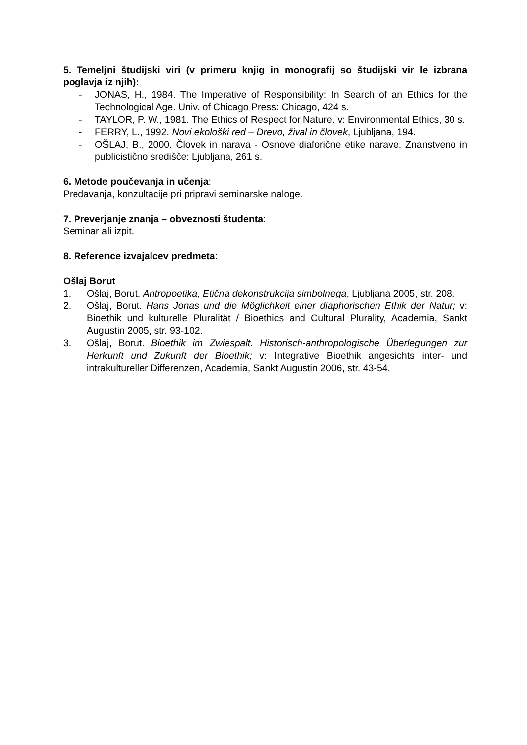5. Temeljni študijski viri (v primeru knjig in monografij so študijski vir le izbrana poglavja iz njih):
- JONAS, H., 1984. The Imperative of Responsibility: In Search of an Ethics for the Technological Age. Univ. of Chicago Press: Chicago, 424 s.
- TAYLOR, P. W., 1981. The Ethics of Respect for Nature. v: Environmental Ethics, 30 s.
- FERRY, L., 1992. Novi ekološki red – Drevo, žival in človek, Ljubljana, 194.
- OŠLAJ, B., 2000. Človek in narava - Osnove diaforične etike narave. Znanstveno in publicistično središče: Ljubljana, 261 s.
6. Metode poučevanja in učenja:
Predavanja, konzultacije pri pripravi seminarske naloge.
7. Preverjanje znanja – obveznosti študenta:
Seminar ali izpit.
8. Reference izvajalcev predmeta:
Ošlaj Borut
1. Ošlaj, Borut. Antropoetika, Etična dekonstrukcija simbolnega, Ljubljana 2005, str. 208.
2. Ošlaj, Borut. Hans Jonas und die Möglichkeit einer diaphorischen Ethik der Natur; v: Bioethik und kulturelle Pluralität / Bioethics and Cultural Plurality, Academia, Sankt Augustin 2005, str. 93-102.
3. Ošlaj, Borut. Bioethik im Zwiespalt. Historisch-anthropologische Überlegungen zur Herkunft und Zukunft der Bioethik; v: Integrative Bioethik angesichts inter- und intrakultureller Differenzen, Academia, Sankt Augustin 2006, str. 43-54.